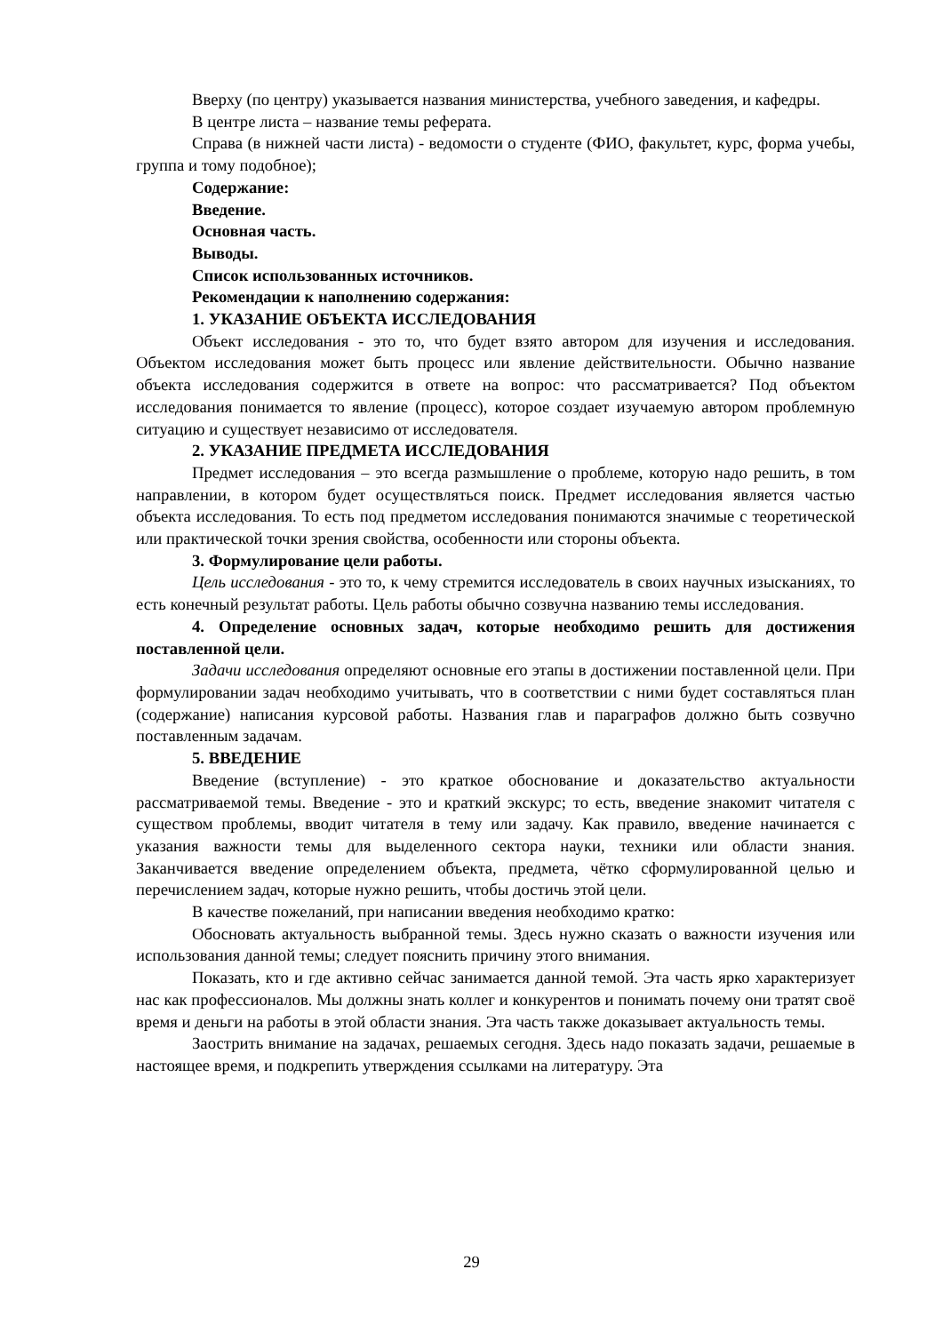Вверху (по центру) указывается названия министерства, учебного заведения, и кафедры.
В центре листа – название темы реферата.
Справа (в нижней части листа) - ведомости о студенте (ФИО, факультет, курс, форма учебы, группа и тому подобное);
Содержание:
Введение.
Основная часть.
Выводы.
Список использованных источников.
Рекомендации к наполнению содержания:
1. УКАЗАНИЕ ОБЪЕКТА ИССЛЕДОВАНИЯ
Объект исследования - это то, что будет взято автором для изучения и исследования. Объектом исследования может быть процесс или явление действительности. Обычно название объекта исследования содержится в ответе на вопрос: что рассматривается? Под объектом исследования понимается то явление (процесс), которое создает изучаемую автором проблемную ситуацию и существует независимо от исследователя.
2. УКАЗАНИЕ ПРЕДМЕТА ИССЛЕДОВАНИЯ
Предмет исследования – это всегда размышление о проблеме, которую надо решить, в том направлении, в котором будет осуществляться поиск. Предмет исследования является частью объекта исследования. То есть под предметом исследования понимаются значимые с теоретической или практической точки зрения свойства, особенности или стороны объекта.
3. Формулирование цели работы.
Цель исследования - это то, к чему стремится исследователь в своих научных изысканиях, то есть конечный результат работы. Цель работы обычно созвучна названию темы исследования.
4. Определение основных задач, которые необходимо решить для достижения поставленной цели.
Задачи исследования определяют основные его этапы в достижении поставленной цели. При формулировании задач необходимо учитывать, что в соответствии с ними будет составляться план (содержание) написания курсовой работы. Названия глав и параграфов должно быть созвучно поставленным задачам.
5. ВВЕДЕНИЕ
Введение (вступление) - это краткое обоснование и доказательство актуальности рассматриваемой темы. Введение - это и краткий экскурс; то есть, введение знакомит читателя с существом проблемы, вводит читателя в тему или задачу. Как правило, введение начинается с указания важности темы для выделенного сектора науки, техники или области знания. Заканчивается введение определением объекта, предмета, чётко сформулированной целью и перечислением задач, которые нужно решить, чтобы достичь этой цели.
В качестве пожеланий, при написании введения необходимо кратко:
Обосновать актуальность выбранной темы. Здесь нужно сказать о важности изучения или использования данной темы; следует пояснить причину этого внимания.
Показать, кто и где активно сейчас занимается данной темой. Эта часть ярко характеризует нас как профессионалов. Мы должны знать коллег и конкурентов и понимать почему они тратят своё время и деньги на работы в этой области знания. Эта часть также доказывает актуальность темы.
Заострить внимание на задачах, решаемых сегодня. Здесь надо показать задачи, решаемые в настоящее время, и подкрепить утверждения ссылками на литературу. Эта
29